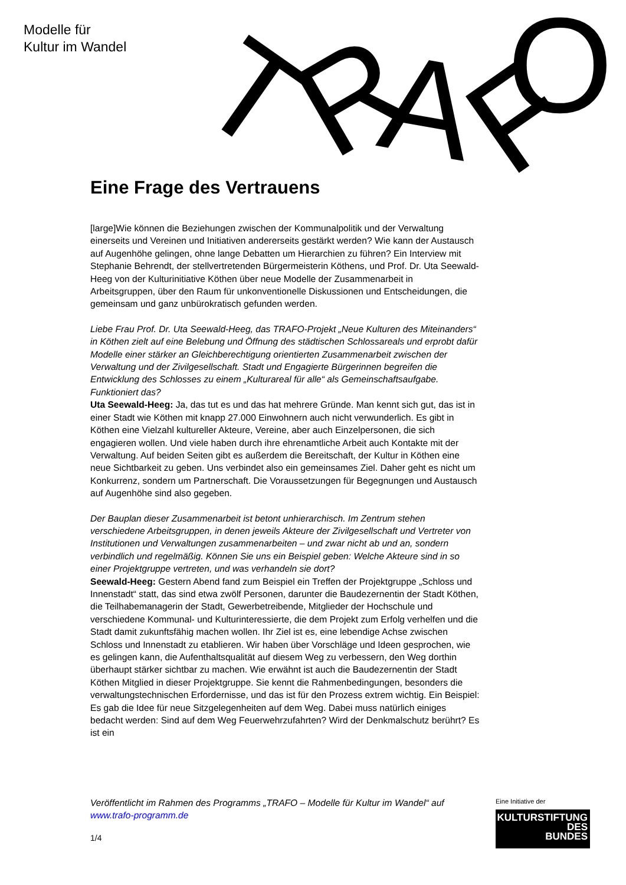Modelle für
Kultur im Wandel
T
R
A
F
O
Eine Frage des Vertrauens
[large]Wie können die Beziehungen zwischen der Kommunalpolitik und der Verwaltung einerseits und Vereinen und Initiativen andererseits gestärkt werden? Wie kann der Austausch auf Augenhöhe gelingen, ohne lange Debatten um Hierarchien zu führen? Ein Interview mit Stephanie Behrendt, der stellvertretenden Bürgermeisterin Köthens, und Prof. Dr. Uta Seewald-Heeg von der Kulturinitiative Köthen über neue Modelle der Zusammenarbeit in Arbeitsgruppen, über den Raum für unkonventionelle Diskussionen und Entscheidungen, die gemeinsam und ganz unbürokratisch gefunden werden.
Liebe Frau Prof. Dr. Uta Seewald-Heeg, das TRAFO-Projekt „Neue Kulturen des Miteinanders“ in Köthen zielt auf eine Belebung und Öffnung des städtischen Schlossareals und erprobt dafür Modelle einer stärker an Gleichberechtigung orientierten Zusammenarbeit zwischen der Verwaltung und der Zivilgesellschaft. Stadt und Engagierte Bürgerinnen begreifen die Entwicklung des Schlosses zu einem „Kulturareal für alle“ als Gemeinschaftsaufgabe. Funktioniert das?
Uta Seewald-Heeg: Ja, das tut es und das hat mehrere Gründe. Man kennt sich gut, das ist in einer Stadt wie Köthen mit knapp 27.000 Einwohnern auch nicht verwunderlich. Es gibt in Köthen eine Vielzahl kultureller Akteure, Vereine, aber auch Einzelpersonen, die sich engagieren wollen. Und viele haben durch ihre ehrenamtliche Arbeit auch Kontakte mit der Verwaltung. Auf beiden Seiten gibt es außerdem die Bereitschaft, der Kultur in Köthen eine neue Sichtbarkeit zu geben. Uns verbindet also ein gemeinsames Ziel. Daher geht es nicht um Konkurrenz, sondern um Partnerschaft. Die Voraussetzungen für Begegnungen und Austausch auf Augenhöhe sind also gegeben.
Der Bauplan dieser Zusammenarbeit ist betont unhierarchisch. Im Zentrum stehen verschiedene Arbeitsgruppen, in denen jeweils Akteure der Zivilgesellschaft und Vertreter von Institutionen und Verwaltungen zusammenarbeiten – und zwar nicht ab und an, sondern verbindlich und regelmäßig. Können Sie uns ein Beispiel geben: Welche Akteure sind in so einer Projektgruppe vertreten, und was verhandeln sie dort?
Seewald-Heeg: Gestern Abend fand zum Beispiel ein Treffen der Projektgruppe „Schloss und Innenstadt“ statt, das sind etwa zwölf Personen, darunter die Baudezernentin der Stadt Köthen, die Teilhabemanagerin der Stadt, Gewerbetreibende, Mitglieder der Hochschule und verschiedene Kommunal- und Kulturinteressierte, die dem Projekt zum Erfolg verhelfen und die Stadt damit zukunftsfähig machen wollen. Ihr Ziel ist es, eine lebendige Achse zwischen Schloss und Innenstadt zu etablieren. Wir haben über Vorschläge und Ideen gesprochen, wie es gelingen kann, die Aufenthaltsqualität auf diesem Weg zu verbessern, den Weg dorthin überhaupt stärker sichtbar zu machen. Wie erwähnt ist auch die Baudezernentin der Stadt Köthen Mitglied in dieser Projektgruppe. Sie kennt die Rahmenbedingungen, besonders die verwaltungstechnischen Erfordernisse, und das ist für den Prozess extrem wichtig. Ein Beispiel: Es gab die Idee für neue Sitzgelegenheiten auf dem Weg. Dabei muss natürlich einiges bedacht werden: Sind auf dem Weg Feuerwehrzufahrten? Wird der Denkmalschutz berührt? Es ist ein
Veröffentlicht im Rahmen des Programms „TRAFO – Modelle für Kultur im Wandel“ auf www.trafo-programm.de
1/4
Eine Initiative der
KULTURSTIFTUNG
DES
BUNDES